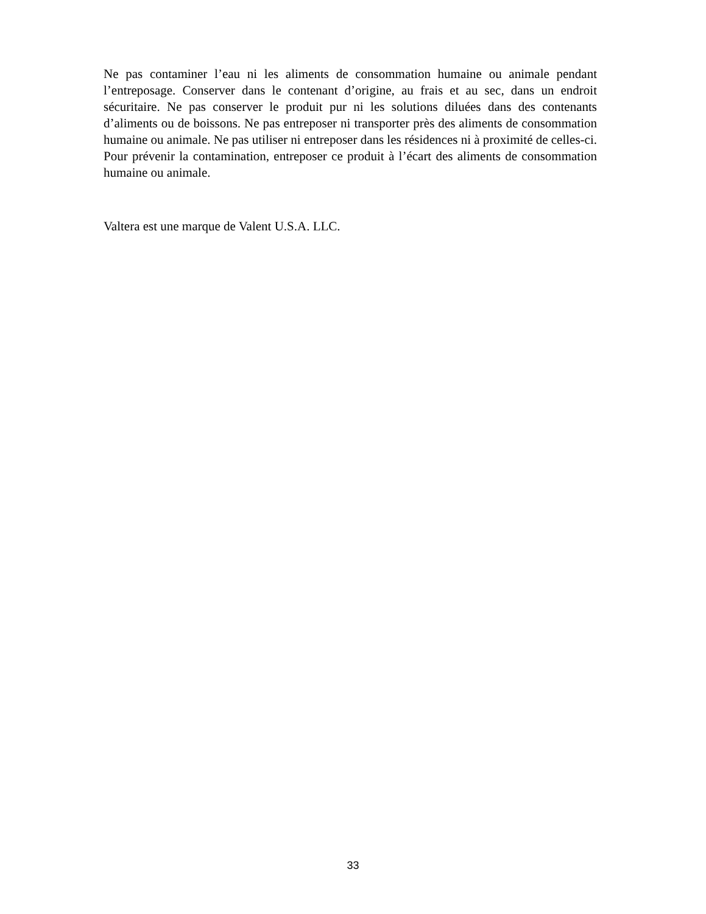Ne pas contaminer l’eau ni les aliments de consommation humaine ou animale pendant l’entreposage. Conserver dans le contenant d’origine, au frais et au sec, dans un endroit sécuritaire. Ne pas conserver le produit pur ni les solutions diluées dans des contenants d’aliments ou de boissons. Ne pas entreposer ni transporter près des aliments de consommation humaine ou animale. Ne pas utiliser ni entreposer dans les résidences ni à proximité de celles-ci. Pour prévenir la contamination, entreposer ce produit à l’écart des aliments de consommation humaine ou animale.
Valtera est une marque de Valent U.S.A. LLC.
33